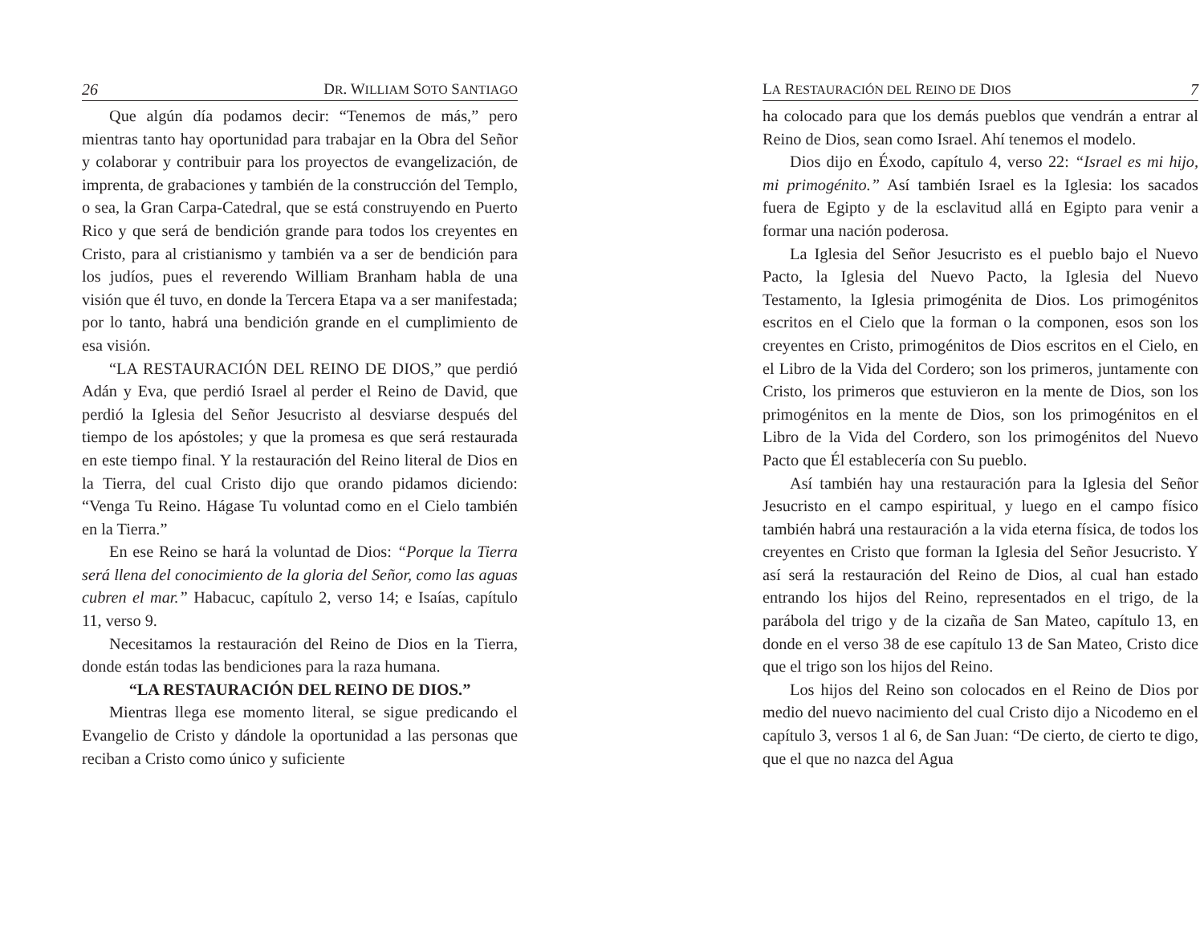26 DR. WILLIAM SOTO SANTIAGO
Que algún día podamos decir: “Tenemos de más,” pero mientras tanto hay oportunidad para trabajar en la Obra del Señor y colaborar y contribuir para los proyectos de evangelización, de imprenta, de grabaciones y también de la construcción del Templo, o sea, la Gran Carpa-Catedral, que se está construyendo en Puerto Rico y que será de bendición grande para todos los creyentes en Cristo, para al cristianismo y también va a ser de bendición para los judíos, pues el reverendo William Branham habla de una visión que él tuvo, en donde la Tercera Etapa va a ser manifestada; por lo tanto, habrá una bendición grande en el cumplimiento de esa visión.
“LA RESTAURACIÓN DEL REINO DE DIOS,” que perdió Adán y Eva, que perdió Israel al perder el Reino de David, que perdió la Iglesia del Señor Jesucristo al desviarse después del tiempo de los apóstoles; y que la promesa es que será restaurada en este tiempo final. Y la restauración del Reino literal de Dios en la Tierra, del cual Cristo dijo que orando pidamos diciendo: “Venga Tu Reino. Hágase Tu voluntad como en el Cielo también en la Tierra.”
En ese Reino se hará la voluntad de Dios: “Porque la Tierra será llena del conocimiento de la gloria del Señor, como las aguas cubren el mar.” Habacuc, capítulo 2, verso 14; e Isaías, capítulo 11, verso 9.
Necesitamos la restauración del Reino de Dios en la Tierra, donde están todas las bendiciones para la raza humana.
“LA RESTAURACIÓN DEL REINO DE DIOS.”
Mientras llega ese momento literal, se sigue predicando el Evangelio de Cristo y dándole la oportunidad a las personas que reciban a Cristo como único y suficiente
LA RESTAURACIÓN DEL REINO DE DIOS 7
ha colocado para que los demás pueblos que vendrán a entrar al Reino de Dios, sean como Israel. Ahí tenemos el modelo.
Dios dijo en Éxodo, capítulo 4, verso 22: “Israel es mi hijo, mi primogénito.” Así también Israel es la Iglesia: los sacados fuera de Egipto y de la esclavitud allá en Egipto para venir a formar una nación poderosa.
La Iglesia del Señor Jesucristo es el pueblo bajo el Nuevo Pacto, la Iglesia del Nuevo Pacto, la Iglesia del Nuevo Testamento, la Iglesia primogénita de Dios. Los primogénitos escritos en el Cielo que la forman o la componen, esos son los creyentes en Cristo, primogénitos de Dios escritos en el Cielo, en el Libro de la Vida del Cordero; son los primeros, juntamente con Cristo, los primeros que estuvieron en la mente de Dios, son los primogénitos en la mente de Dios, son los primogénitos en el Libro de la Vida del Cordero, son los primogénitos del Nuevo Pacto que Él establecería con Su pueblo.
Así también hay una restauración para la Iglesia del Señor Jesucristo en el campo espiritual, y luego en el campo físico también habrá una restauración a la vida eterna física, de todos los creyentes en Cristo que forman la Iglesia del Señor Jesucristo. Y así será la restauración del Reino de Dios, al cual han estado entrando los hijos del Reino, representados en el trigo, de la parábola del trigo y de la cizaña de San Mateo, capítulo 13, en donde en el verso 38 de ese capítulo 13 de San Mateo, Cristo dice que el trigo son los hijos del Reino.
Los hijos del Reino son colocados en el Reino de Dios por medio del nuevo nacimiento del cual Cristo dijo a Nicodemo en el capítulo 3, versos 1 al 6, de San Juan: “De cierto, de cierto te digo, que el que no nazca del Agua